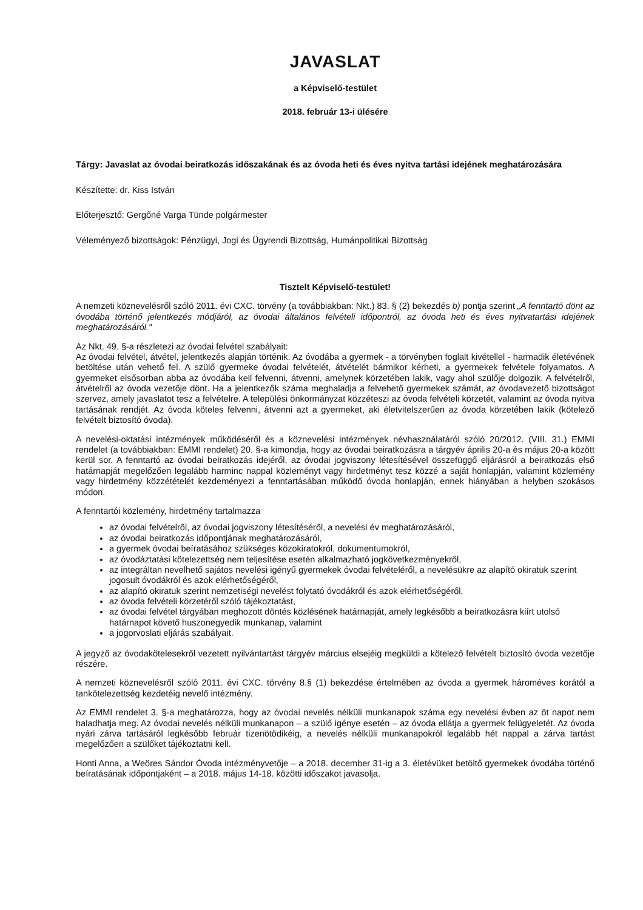JAVASLAT
a Képviselő-testület
2018. február 13-i ülésére
Tárgy: Javaslat az óvodai beiratkozás időszakának és az óvoda heti és éves nyitva tartási idejének meghatározására
Készítette: dr. Kiss István
Előterjesztő: Gergőné Varga Tünde polgármester
Véleményező bizottságok: Pénzügyi, Jogi és Ügyrendi Bizottság, Humánpolitikai Bizottság
Tisztelt Képviselő-testület!
A nemzeti köznevelésről szóló 2011. évi CXC. törvény (a továbbiakban: Nkt.) 83. § (2) bekezdés b) pontja szerint „A fenntartó dönt az óvodába történő jelentkezés módjáról, az óvodai általános felvételi időpontról, az óvoda heti és éves nyitvatartási idejének meghatározásáról."
Az Nkt. 49. §-a részletezi az óvodai felvétel szabályait:
Az óvodai felvétel, átvétel, jelentkezés alapján történik. Az óvodába a gyermek - a törvényben foglalt kivétellel - harmadik életévének betöltése után vehető fel. A szülő gyermeke óvodai felvételét, átvételét bármikor kérheti, a gyermekek felvétele folyamatos. A gyermeket elsősorban abba az óvodába kell felvenni, átvenni, amelynek körzetében lakik, vagy ahol szülője dolgozik. A felvételről, átvételről az óvoda vezetője dönt. Ha a jelentkezők száma meghaladja a felvehető gyermekek számát, az óvodavezető bizottságot szervez, amely javaslatot tesz a felvételre. A települési önkormányzat közzéteszi az óvoda felvételi körzetét, valamint az óvoda nyitva tartásának rendjét. Az óvoda köteles felvenni, átvenni azt a gyermeket, aki életvitelszerűen az óvoda körzetében lakik (kötelező felvételt biztosító óvoda).
A nevelési-oktatási intézmények működéséről és a köznevelési intézmények névhasználatáról szóló 20/2012. (VIII. 31.) EMMI rendelet (a továbbiakban: EMMI rendelet) 20. §-a kimondja, hogy az óvodai beiratkozásra a tárgyév április 20-a és május 20-a között kerül sor. A fenntartó az óvodai beiratkozás idejéről, az óvodai jogviszony létesítésével összefüggő eljárásról a beiratkozás első határnapját megelőzően legalább harminc nappal közleményt vagy hirdetményt tesz közzé a saját honlapján, valamint közlemény vagy hirdetmény közzétételét kezdeményezi a fenntartásában működő óvoda honlapján, ennek hiányában a helyben szokásos módon.
A fenntartói közlemény, hirdetmény tartalmazza
az óvodai felvételről, az óvodai jogviszony létesítéséről, a nevelési év meghatározásáról,
az óvodai beiratkozás időpontjának meghatározásáról,
a gyermek óvodai beíratásához szükséges közokiratokról, dokumentumokról,
az óvodáztatási kötelezettség nem teljesítése esetén alkalmazható jogkövetkezményekről,
az integráltan nevelhető sajátos nevelési igényű gyermekek óvodai felvételéről, a nevelésükre az alapító okiratuk szerint jogosult óvodákról és azok elérhetőségéről,
az alapító okiratuk szerint nemzetiségi nevelést folytató óvodákról és azok elérhetőségéről,
az óvoda felvételi körzetéről szóló tájékoztatást,
az óvodai felvétel tárgyában meghozott döntés közlésének határnapját, amely legkésőbb a beiratkozásra kiírt utolsó határnapot követő huszonegyedik munkanap, valamint
a jogorvoslati eljárás szabályait.
A jegyző az óvodakötelesekről vezetett nyilvántartást tárgyév március elsejéig megküldi a kötelező felvételt biztosító óvoda vezetője részére.
A nemzeti köznevelésről szóló 2011. évi CXC. törvény 8.§ (1) bekezdése értelmében az óvoda a gyermek hároméves korától a tankötelezettség kezdetéig nevelő intézmény.
Az EMMI rendelet 3. §-a meghatározza, hogy az óvodai nevelés nélküli munkanapok száma egy nevelési évben az öt napot nem haladhatja meg. Az óvodai nevelés nélküli munkanapon – a szülő igénye esetén – az óvoda ellátja a gyermek felügyeletét. Az óvoda nyári zárva tartásáról legkésőbb február tizenötödikéig, a nevelés nélküli munkanapokról legalább hét nappal a zárva tartást megelőzően a szülőket tájékoztatni kell.
Honti Anna, a Weöres Sándor Óvoda intézményvetője – a 2018. december 31-ig a 3. életévüket betöltő gyermekek óvodába történő beíratásának időpontjaként – a 2018. május 14-18. közötti időszakot javasolja.